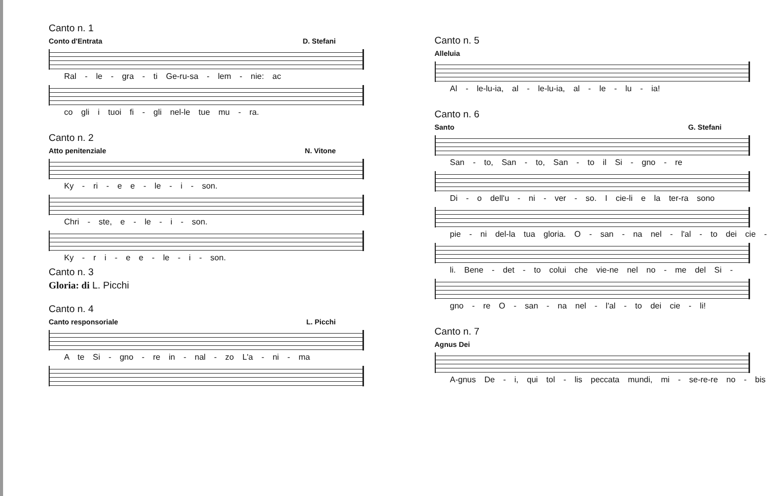Canto n. 1
Conto d'Entrata D. Stefani
Ral - le - gra - ti Ge-ru-sa - lem - nie: ac
co gli i tuoi fi - gli nel-le tue mu - ra.
Canto n. 2
Atto penitenziale N. Vitone
Ky - ri - e e - le - i - son.
Chri - ste, e - le - i - son.
Ky - r i - e e - le - i - son.
Canto n. 3
Gloria: di L. Picchi
Canto n. 4
Canto responsoriale L. Picchi
A te Si - gno - re in - nal - zo L'a - ni - ma
Canto n. 5
Alleluia
Al - le-lu-ia, al - le-lu-ia, al - le - lu - ia!
Canto n. 6
Santo G. Stefani
San - to, San - to, San - to il Si - gno - re
Di - o dell'u - ni - ver - so. I cie-li e la ter-ra sono
pie - ni del-la tua gloria. O - san - na nel - l'al - to dei cie -
li. Bene - det - to colui che vie-ne nel no - me del Si -
gno - re O - san - na nel - l'al - to dei cie - li!
Canto n. 7
Agnus Dei
A-gnus De - i, qui tol - lis peccata mundi, mi - se-re-re no - bis